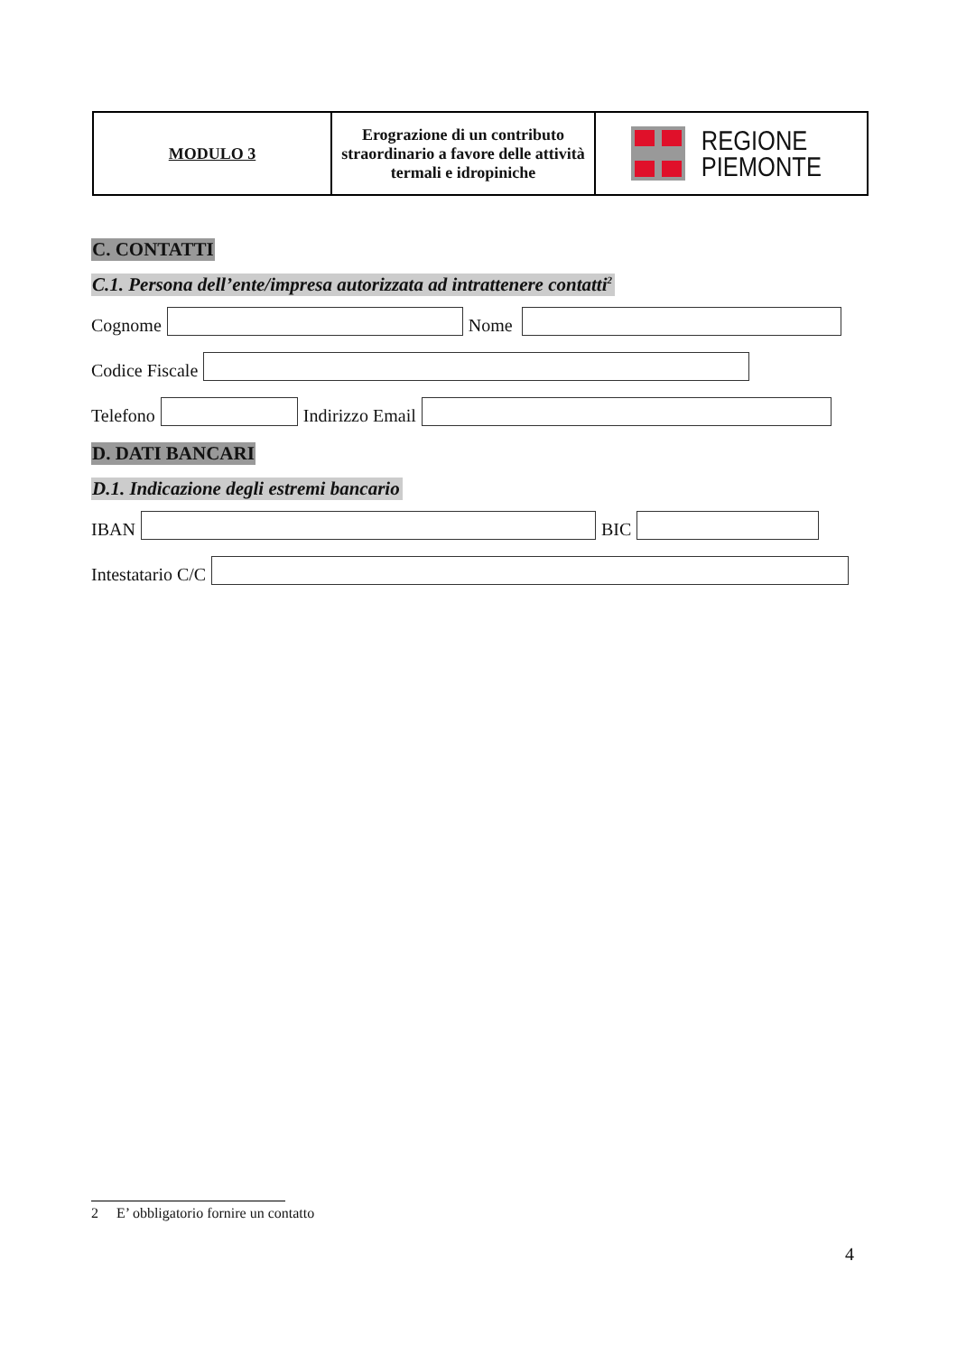| MODULO 3 | Erograzione di un contributo straordinario a favore delle attività termali e idropiniche | REGIONE PIEMONTE |
C. CONTATTI
C.1. Persona dell’ente/impresa autorizzata ad intrattenere contatti<sup>2</sup>
Cognome
Nome
Codice Fiscale
Telefono
Indirizzo Email
D. DATI BANCARI
D.1. Indicazione degli estremi bancario
IBAN
BIC
Intestatario C/C
2 E’ obbligatorio fornire un contatto
4